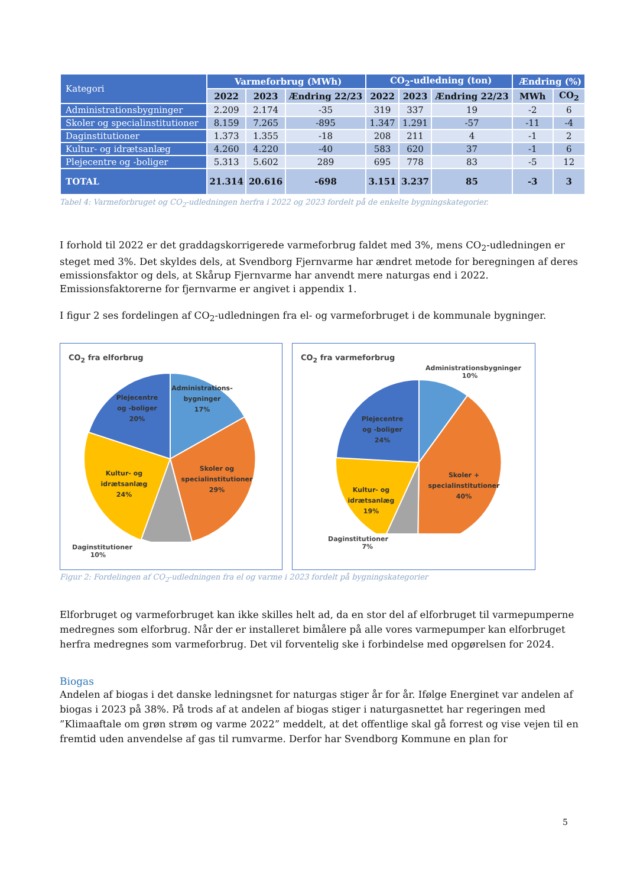| Kategori | Varmeforbrug (MWh) | | | CO<sub>2</sub>-udledning (ton) | | | Ændring (%) | |
| --- | --- | --- | --- | --- | --- | --- | --- | --- |
| | 2022 | 2023 | Ændring 22/23 | 2022 | 2023 | Ændring 22/23 | MWh | CO<sub>2</sub> |
| Administrationsbygninger | 2.209 | 2.174 | -35 | 319 | 337 | 19 | -2 | 6 |
| Skoler og specialinstitutioner | 8.159 | 7.265 | -895 | 1.347 | 1.291 | -57 | -11 | -4 |
| Daginstitutioner | 1.373 | 1.355 | -18 | 208 | 211 | 4 | -1 | 2 |
| Kultur- og idrætsanlæg | 4.260 | 4.220 | -40 | 583 | 620 | 37 | -1 | 6 |
| Plejecentre og -boliger | 5.313 | 5.602 | 289 | 695 | 778 | 83 | -5 | 12 |
| TOTAL | 21.314 | 20.616 | -698 | 3.151 | 3.237 | 85 | -3 | 3 |
Tabel 4: Varmeforbruget og CO<sub>2</sub>-udledningen herfra i 2022 og 2023 fordelt på de enkelte bygningskategorier.
I forhold til 2022 er det graddagskorrigerede varmeforbrug faldet med 3%, mens CO<sub>2</sub>-udledningen er steget med 3%. Det skyldes dels, at Svendborg Fjernvarme har ændret metode for beregningen af deres emissionsfaktor og dels, at Skårup Fjernvarme har anvendt mere naturgas end i 2022. Emissionsfaktorerne for fjernvarme er angivet i appendix 1.
I figur 2 ses fordelingen af CO<sub>2</sub>-udledningen fra el- og varmeforbruget i de kommunale bygninger.
CO<sub>2</sub> fra elforbrug
Plejecentre
og -boliger
20%
Administrations-
bygninger
17%
Skoler og
specialinstitutioner
29%
Kultur- og
idrætsanlæg
24%
Daginstitutioner
10%
CO<sub>2</sub> fra varmeforbrug
Administrationsbygninger
10%
Plejecentre
og -boliger
24%
Skoler +
specialinstitutioner
40%
Kultur- og
idrætsanlæg
19%
Daginstitutioner
7%
Figur 2: Fordelingen af CO<sub>2</sub>-udledningen fra el og varme i 2023 fordelt på bygningskategorier
Elforbruget og varmeforbruget kan ikke skilles helt ad, da en stor del af elforbruget til varmepumperne medregnes som elforbrug. Når der er installeret bimålere på alle vores varmepumper kan elforbruget herfra medregnes som varmeforbrug. Det vil forventelig ske i forbindelse med opgørelsen for 2024.
Biogas
Andelen af biogas i det danske ledningsnet for naturgas stiger år for år. Ifølge Energinet var andelen af biogas i 2023 på 38%. På trods af at andelen af biogas stiger i naturgasnettet har regeringen med ”Klimaaftale om grøn strøm og varme 2022” meddelt, at det offentlige skal gå forrest og vise vejen til en fremtid uden anvendelse af gas til rumvarme. Derfor har Svendborg Kommune en plan for
5